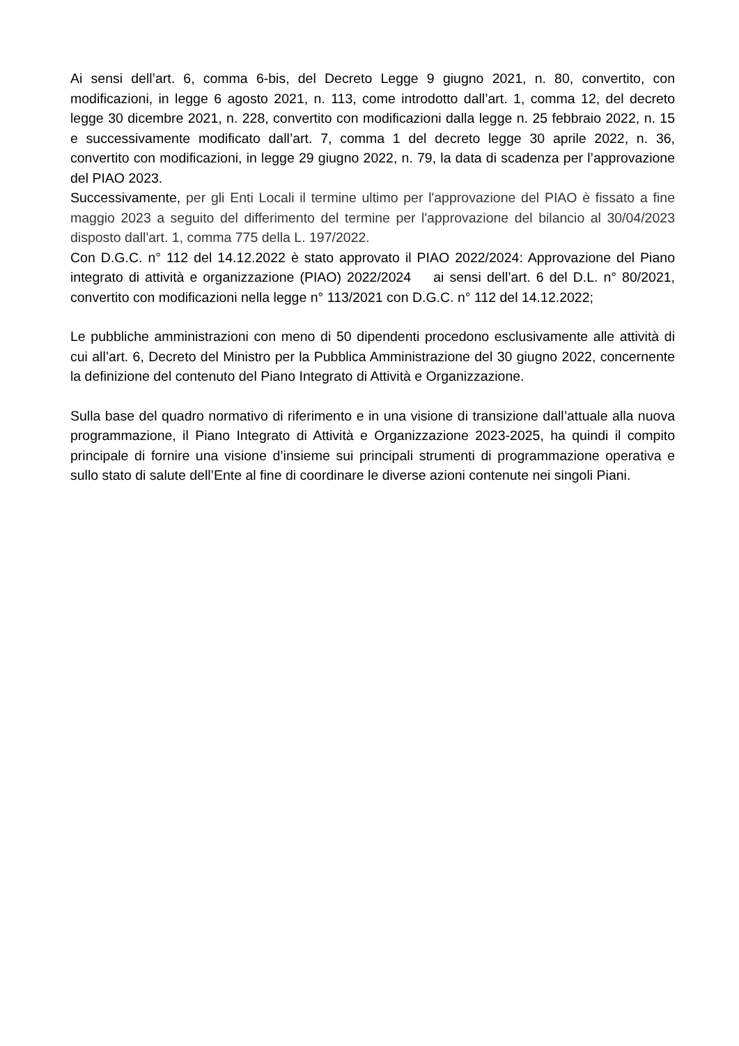Ai sensi dell’art. 6, comma 6-bis, del Decreto Legge 9 giugno 2021, n. 80, convertito, con modificazioni, in legge 6 agosto 2021, n. 113, come introdotto dall’art. 1, comma 12, del decreto legge 30 dicembre 2021, n. 228, convertito con modificazioni dalla legge n. 25 febbraio 2022, n. 15 e successivamente modificato dall’art. 7, comma 1 del decreto legge 30 aprile 2022, n. 36, convertito con modificazioni, in legge 29 giugno 2022, n. 79, la data di scadenza per l’approvazione del PIAO 2023.
Successivamente, per gli Enti Locali il termine ultimo per l'approvazione del PIAO è fissato a fine maggio 2023 a seguito del differimento del termine per l'approvazione del bilancio al 30/04/2023 disposto dall'art. 1, comma 775 della L. 197/2022.
Con D.G.C. n° 112 del 14.12.2022 è stato approvato il PIAO 2022/2024: Approvazione del Piano integrato di attività e organizzazione (PIAO) 2022/2024 ai sensi dell’art. 6 del D.L. n° 80/2021, convertito con modificazioni nella legge n° 113/2021 con D.G.C. n° 112 del 14.12.2022;
Le pubbliche amministrazioni con meno di 50 dipendenti procedono esclusivamente alle attività di cui all’art. 6, Decreto del Ministro per la Pubblica Amministrazione del 30 giugno 2022, concernente la definizione del contenuto del Piano Integrato di Attività e Organizzazione.
Sulla base del quadro normativo di riferimento e in una visione di transizione dall’attuale alla nuova programmazione, il Piano Integrato di Attività e Organizzazione 2023-2025, ha quindi il compito principale di fornire una visione d’insieme sui principali strumenti di programmazione operativa e sullo stato di salute dell’Ente al fine di coordinare le diverse azioni contenute nei singoli Piani.